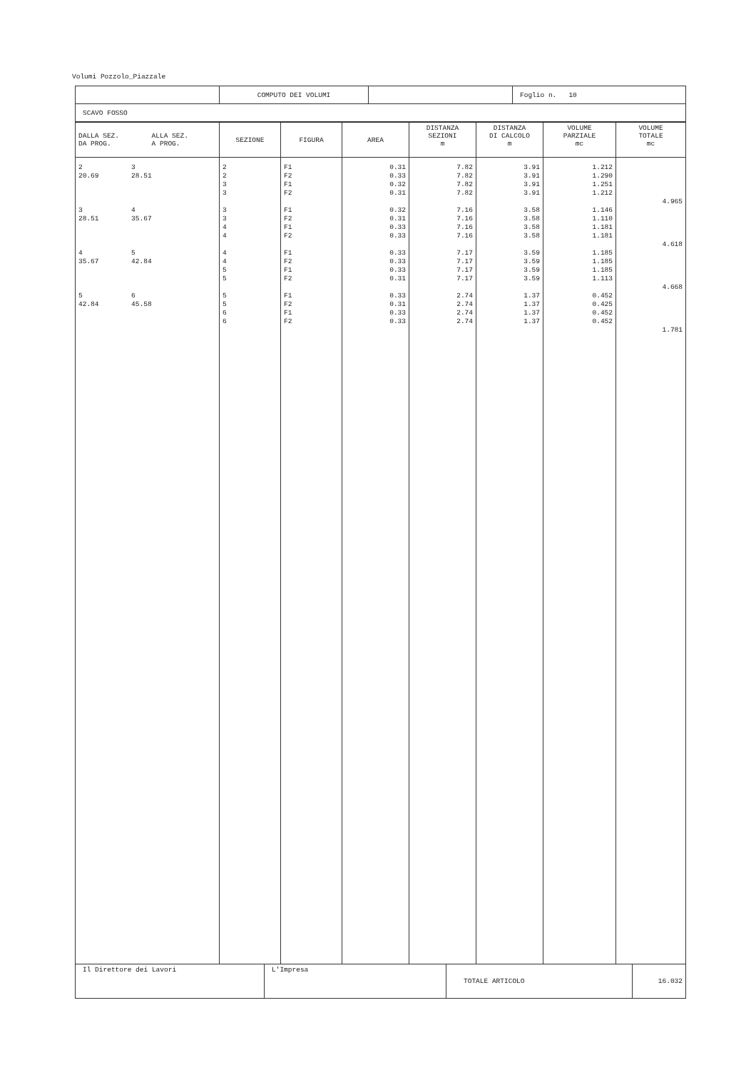Volumi Pozzolo_Piazzale
| | COMPUTO DEI VOLUMI | | Foglio n. 10 |
| SCAVO FOSSO | | | |
| DALLA SEZ. ALLA SEZ. DA PROG. A PROG. | SEZIONE | FIGURA | AREA | DISTANZA SEZIONI m | DISTANZA DI CALCOLO m | VOLUME PARZIALE mc | VOLUME TOTALE mc |
| --- | --- | --- | --- | --- | --- | --- | --- |
| 2 3 20.69 28.51 3 4 28.51 35.67 4 5 35.67 42.84 5 6 42.84 45.58 | 2 2 3 3 3 3 4 4 4 4 5 5 5 5 6 6 | F1 F2 F1 F2 F1 F2 F1 F2 F1 F2 F1 F2 F1 F2 F1 F2 | 0.31 0.33 0.32 0.31 0.32 0.31 0.33 0.33 0.33 0.33 0.33 0.31 0.33 0.31 0.33 0.33 | 7.82 7.82 7.82 7.82 7.16 7.16 7.16 7.16 7.17 7.17 7.17 7.17 2.74 2.74 2.74 2.74 | 3.91 3.91 3.91 3.91 3.58 3.58 3.58 3.58 3.59 3.59 3.59 3.59 1.37 1.37 1.37 1.37 | 1.212 1.290 1.251 1.212 1.146 1.110 1.181 1.181 1.185 1.185 1.185 1.113 0.452 0.425 0.452 0.452 | 4.965 4.618 4.668 1.781 |
| Il Direttore dei Lavori | L'Impresa | TOTALE ARTICOLO | 16.032 |